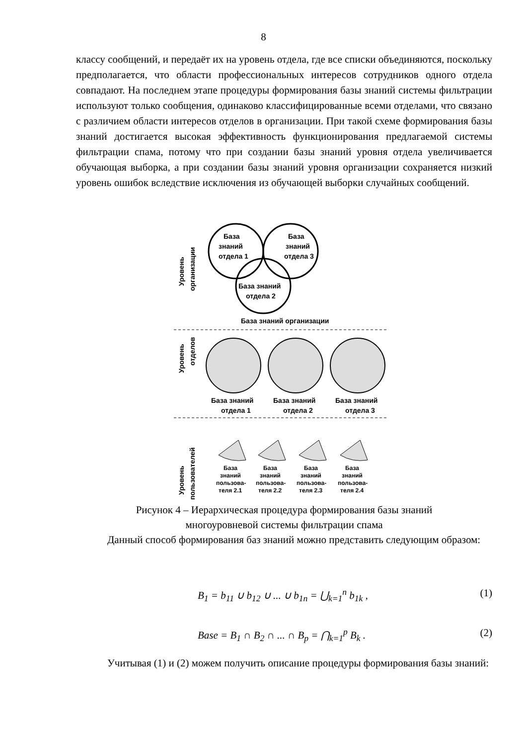8
классу сообщений, и передаёт их на уровень отдела, где все списки объединяются, поскольку предполагается, что области профессиональных интересов сотрудников одного отдела совпадают. На последнем этапе процедуры формирования базы знаний системы фильтрации используют только сообщения, одинаково классифицированные всеми отделами, что связано с различием области интересов отделов в организации. При такой схеме формирования базы знаний достигается высокая эффективность функционирования предлагаемой системы фильтрации спама, потому что при создании базы знаний уровня отдела увеличивается обучающая выборка, а при создании базы знаний уровня организации сохраняется низкий уровень ошибок вследствие исключения из обучающей выборки случайных сообщений.
Уровень
организации
База
знаний
отдела 1
База
знаний
отдела 3
База знаний
отдела 2
База знаний организации
Уровень
отделов
База знаний
отдела 1
База знаний
отдела 2
База знаний
отдела 3
Уровень
пользователей
База
знаний
пользова-
теля 2.1
База
знаний
пользова-
теля 2.2
База
знаний
пользова-
теля 2.3
База
знаний
пользова-
теля 2.4
Рисунок 4 – Иерархическая процедура формирования базы знаний
многоуровневой системы фильтрации спама
Данный способ формирования баз знаний можно представить следующим образом:
B<sub>1</sub> = b<sub>11</sub> ∪ b<sub>12</sub> ∪ ... ∪ b<sub>1n</sub> = ⋃<sub>k=1</sub><sup>n</sup> b<sub>1k</sub> , (1)
Base = B<sub>1</sub> ∩ B<sub>2</sub> ∩ ... ∩ B<sub>p</sub> = ⋂<sub>k=1</sub><sup>p</sup> B<sub>k</sub> . (2)
Учитывая (1) и (2) можем получить описание процедуры формирования базы знаний: